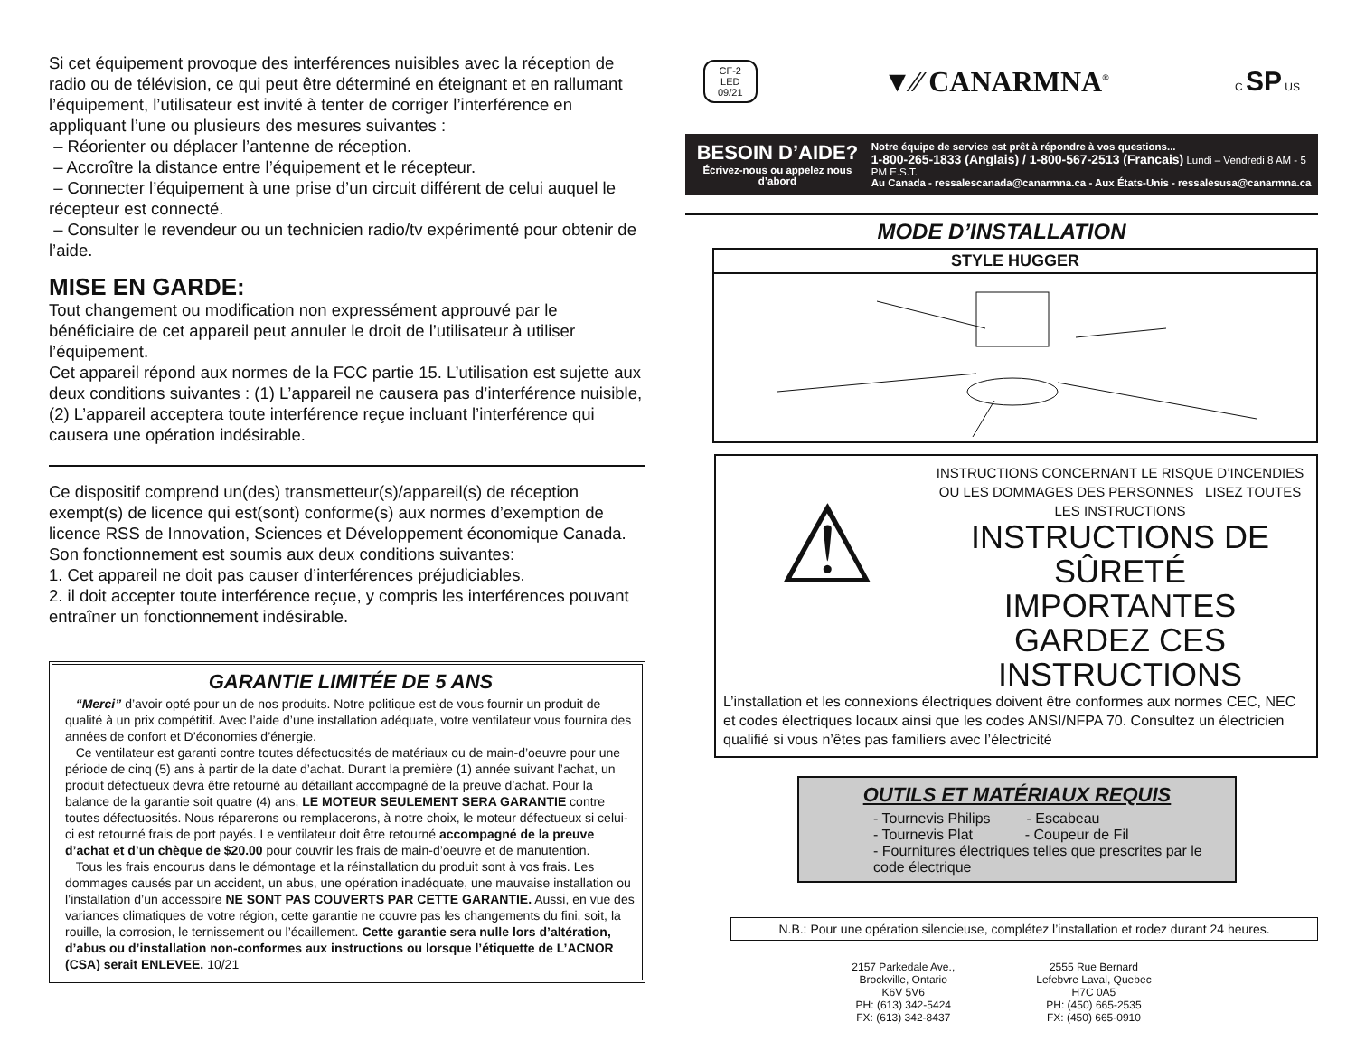Si cet équipement provoque des interférences nuisibles avec la réception de radio ou de télévision, ce qui peut être déterminé en éteignant et en rallumant l’équipement, l’utilisateur est invité à tenter de corriger l’interférence en appliquant l’une ou plusieurs des mesures suivantes :
– Réorienter ou déplacer l’antenne de réception.
– Accroître la distance entre l’équipement et le récepteur.
– Connecter l’équipement à une prise d’un circuit différent de celui auquel le récepteur est connecté.
– Consulter le revendeur ou un technicien radio/tv expérimenté pour obtenir de l’aide.
MISE EN GARDE:
Tout changement ou modification non expressément approuvé par le bénéficiaire de cet appareil peut annuler le droit de l’utilisateur à utiliser l’équipement.
Cet appareil répond aux normes de la FCC partie 15. L’utilisation est sujette aux deux conditions suivantes : (1) L’appareil ne causera pas d’interférence nuisible, (2) L’appareil acceptera toute interférence reçue incluant l’interférence qui causera une opération indésirable.
Ce dispositif comprend un(des) transmetteur(s)/appareil(s) de réception exempt(s) de licence qui est(sont) conforme(s) aux normes d’exemption de licence RSS de Innovation, Sciences et Développement économique Canada. Son fonctionnement est soumis aux deux conditions suivantes:
1. Cet appareil ne doit pas causer d’interférences préjudiciables.
2. il doit accepter toute interférence reçue, y compris les interférences pouvant entraîner un fonctionnement indésirable.
GARANTIE LIMITÉE DE 5 ANS
“Merci” d’avoir opté pour un de nos produits. Notre politique est de vous fournir un produit de qualité à un prix compétitif. Avec l’aide d’une installation adéquate, votre ventilateur vous fournira des années de confort et D’économies d’énergie.
Ce ventilateur est garanti contre toutes défectuosités de matériaux ou de main-d’oeuvre pour une période de cinq (5) ans à partir de la date d’achat. Durant la première (1) année suivant l’achat, un produit défectueux devra être retourné au détaillant accompagné de la preuve d’achat. Pour la balance de la garantie soit quatre (4) ans, LE MOTEUR SEULEMENT SERA GARANTIE contre toutes défectuosités. Nous réparerons ou remplacerons, à notre choix, le moteur défectueux si celui-ci est retourné frais de port payés. Le ventilateur doit être retourné accompagné de la preuve d’achat et d’un chèque de $20.00 pour couvrir les frais de main-d’oeuvre et de manutention.
Tous les frais encourus dans le démontage et la réinstallation du produit sont à vos frais. Les dommages causés par un accident, un abus, une opération inadéquate, une mauvaise installation ou l’installation d’un accessoire NE SONT PAS COUVERTS PAR CETTE GARANTIE. Aussi, en vue des variances climatiques de votre région, cette garantie ne couvre pas les changements du fini, soit, la rouille, la corrosion, le ternissement ou l’écaillement. Cette garantie sera nulle lors d’altération, d’abus ou d’installation non-conformes aux instructions ou lorsque l’étiquette de L’ACNOR (CSA) serait ENLEVEE. 10/21
CF-2
LED
09/21
▼⁄⁄ CANARMNA<sup>®</sup>
C SP US
BESOIN D’AIDE?
Écrivez-nous ou appelez nous d’abord
Notre équipe de service est prêt à répondre à vos questions...
1-800-265-1833 (Anglais) / 1-800-567-2513 (Francais) Lundi – Vendredi 8 AM - 5 PM E.S.T.
Au Canada - ressalescanada@canarmna.ca - Aux États-Unis - ressalesusa@canarmna.ca
MODE D’INSTALLATION
STYLE HUGGER
⚠
INSTRUCTIONS CONCERNANT LE RISQUE D’INCENDIES OU LES DOMMAGES DES PERSONNES LISEZ TOUTES LES INSTRUCTIONS
INSTRUCTIONS DE SÛRETÉ
IMPORTANTES
GARDEZ CES INSTRUCTIONS
L’installation et les connexions électriques doivent être conformes aux normes CEC, NEC et codes électriques locaux ainsi que les codes ANSI/NFPA 70. Consultez un électricien qualifié si vous n’êtes pas familiers avec l’électricité
OUTILS ET MATÉRIAUX REQUIS
- Tournevis Philips - Escabeau
- Tournevis Plat - Coupeur de Fil
- Fournitures électriques telles que prescrites par le code électrique
N.B.: Pour une opération silencieuse, complétez l’installation et rodez durant 24 heures.
2157 Parkedale Ave.,
Brockville, Ontario
K6V 5V6
PH: (613) 342-5424
FX: (613) 342-8437
2555 Rue Bernard
Lefebvre Laval, Quebec
H7C 0A5
PH: (450) 665-2535
FX: (450) 665-0910